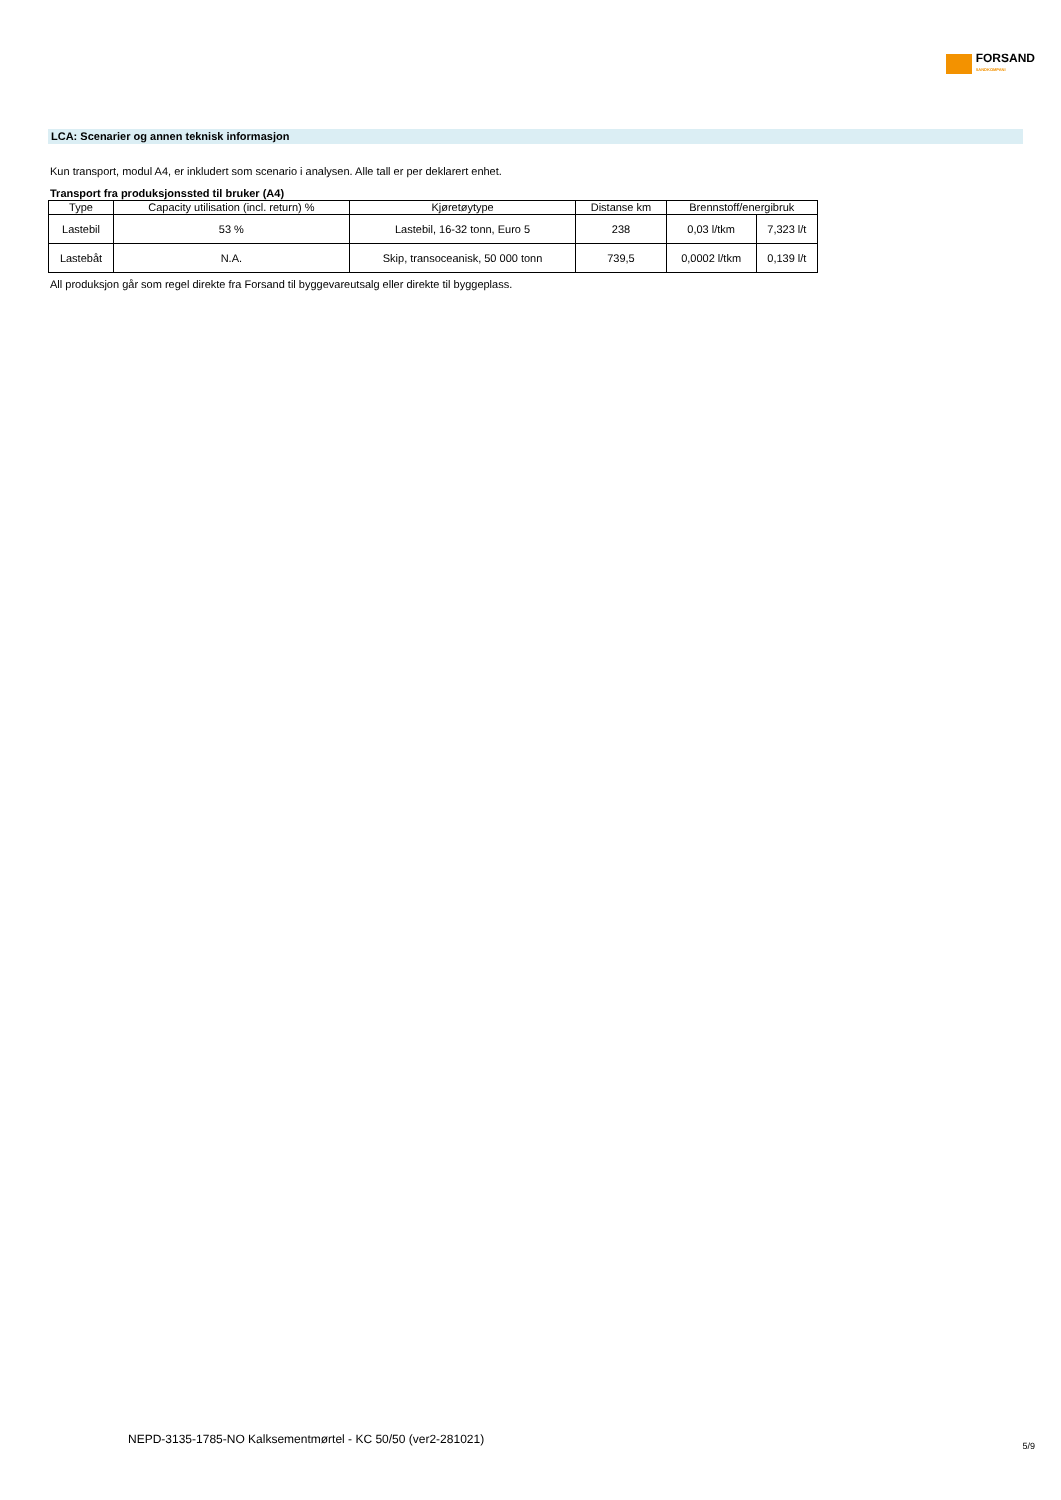FORSAND
SANDKOMPANI
LCA: Scenarier og annen teknisk informasjon
Kun transport, modul A4, er inkludert som scenario i analysen. Alle tall er per deklarert enhet.
Transport fra produksjonssted til bruker (A4)
| Type | Capacity utilisation (incl. return) % | Kjøretøytype | Distanse km | Brennstoff/energibruk | |
| --- | --- | --- | --- | --- | --- |
| Lastebil | 53 % | Lastebil, 16-32 tonn, Euro 5 | 238 | 0,03 l/tkm | 7,323 l/t |
| Lastebåt | N.A. | Skip, transoceanisk, 50 000 tonn | 739,5 | 0,0002 l/tkm | 0,139 l/t |
All produksjon går som regel direkte fra Forsand til byggevareutsalg eller direkte til byggeplass.
NEPD-3135-1785-NO Kalksementmørtel - KC 50/50 (ver2-281021)
5/9